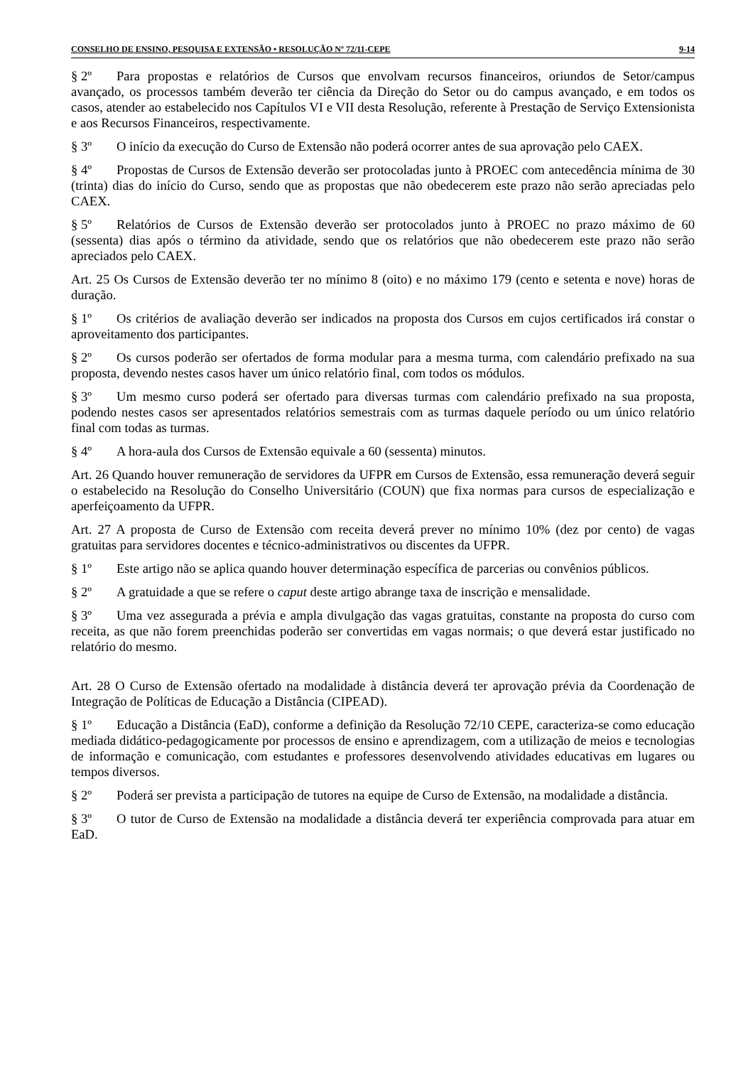CONSELHO DE ENSINO, PESQUISA E EXTENSÃO • RESOLUÇÃO Nº 72/11-CEPE 9-14
§ 2º Para propostas e relatórios de Cursos que envolvam recursos financeiros, oriundos de Setor/campus avançado, os processos também deverão ter ciência da Direção do Setor ou do campus avançado, e em todos os casos, atender ao estabelecido nos Capítulos VI e VII desta Resolução, referente à Prestação de Serviço Extensionista e aos Recursos Financeiros, respectivamente.
§ 3º O início da execução do Curso de Extensão não poderá ocorrer antes de sua aprovação pelo CAEX.
§ 4º Propostas de Cursos de Extensão deverão ser protocoladas junto à PROEC com antecedência mínima de 30 (trinta) dias do início do Curso, sendo que as propostas que não obedecerem este prazo não serão apreciadas pelo CAEX.
§ 5º Relatórios de Cursos de Extensão deverão ser protocolados junto à PROEC no prazo máximo de 60 (sessenta) dias após o término da atividade, sendo que os relatórios que não obedecerem este prazo não serão apreciados pelo CAEX.
Art. 25 Os Cursos de Extensão deverão ter no mínimo 8 (oito) e no máximo 179 (cento e setenta e nove) horas de duração.
§ 1º Os critérios de avaliação deverão ser indicados na proposta dos Cursos em cujos certificados irá constar o aproveitamento dos participantes.
§ 2º Os cursos poderão ser ofertados de forma modular para a mesma turma, com calendário prefixado na sua proposta, devendo nestes casos haver um único relatório final, com todos os módulos.
§ 3º Um mesmo curso poderá ser ofertado para diversas turmas com calendário prefixado na sua proposta, podendo nestes casos ser apresentados relatórios semestrais com as turmas daquele período ou um único relatório final com todas as turmas.
§ 4º A hora-aula dos Cursos de Extensão equivale a 60 (sessenta) minutos.
Art. 26 Quando houver remuneração de servidores da UFPR em Cursos de Extensão, essa remuneração deverá seguir o estabelecido na Resolução do Conselho Universitário (COUN) que fixa normas para cursos de especialização e aperfeiçoamento da UFPR.
Art. 27 A proposta de Curso de Extensão com receita deverá prever no mínimo 10% (dez por cento) de vagas gratuitas para servidores docentes e técnico-administrativos ou discentes da UFPR.
§ 1º Este artigo não se aplica quando houver determinação específica de parcerias ou convênios públicos.
§ 2º A gratuidade a que se refere o caput deste artigo abrange taxa de inscrição e mensalidade.
§ 3º Uma vez assegurada a prévia e ampla divulgação das vagas gratuitas, constante na proposta do curso com receita, as que não forem preenchidas poderão ser convertidas em vagas normais; o que deverá estar justificado no relatório do mesmo.
Art. 28 O Curso de Extensão ofertado na modalidade à distância deverá ter aprovação prévia da Coordenação de Integração de Políticas de Educação a Distância (CIPEAD).
§ 1º Educação a Distância (EaD), conforme a definição da Resolução 72/10 CEPE, caracteriza-se como educação mediada didático-pedagogicamente por processos de ensino e aprendizagem, com a utilização de meios e tecnologias de informação e comunicação, com estudantes e professores desenvolvendo atividades educativas em lugares ou tempos diversos.
§ 2º Poderá ser prevista a participação de tutores na equipe de Curso de Extensão, na modalidade a distância.
§ 3º O tutor de Curso de Extensão na modalidade a distância deverá ter experiência comprovada para atuar em EaD.